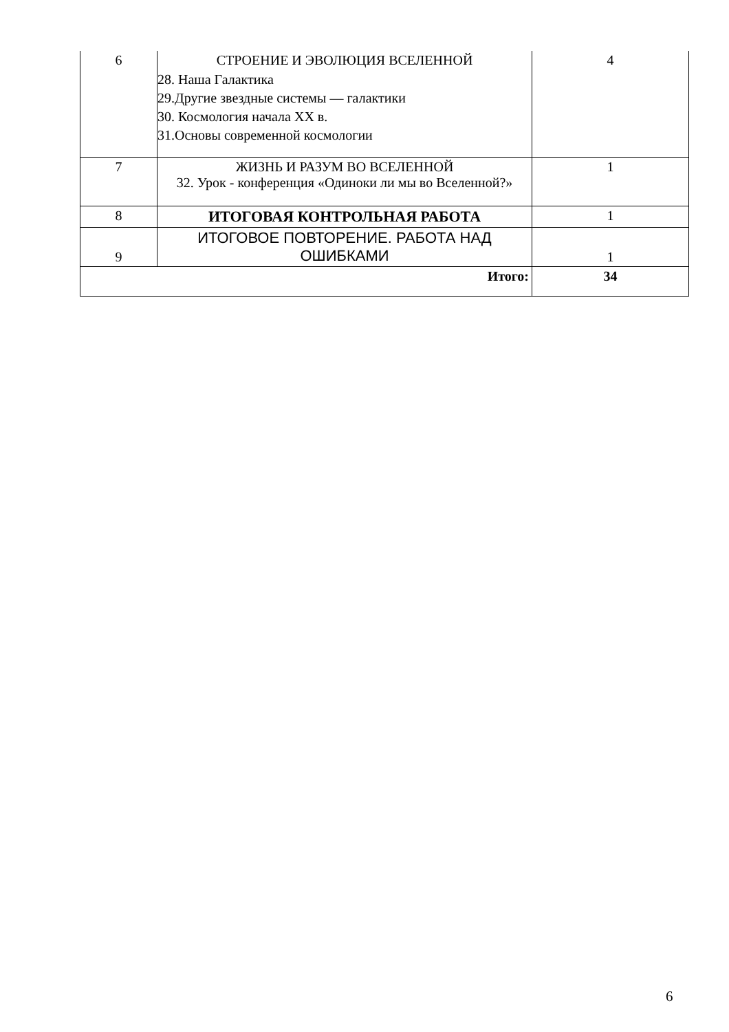| 6 | СТРОЕНИЕ И ЭВОЛЮЦИЯ ВСЕЛЕННОЙ 28. Наша Галактика 29.Другие звездные системы — галактики 30. Космология начала XX в. 31.Основы современной космологии | 4 |
| 7 | ЖИЗНЬ И РАЗУМ ВО ВСЕЛЕННОЙ 32. Урок - конференция «Одиноки ли мы во Вселенной?» | 1 |
| 8 | ИТОГОВАЯ КОНТРОЛЬНАЯ РАБОТА | 1 |
| 9 | ИТОГОВОЕ ПОВТОРЕНИЕ. РАБОТА НАД ОШИБКАМИ | 1 |
| Итого: | | 34 |
6